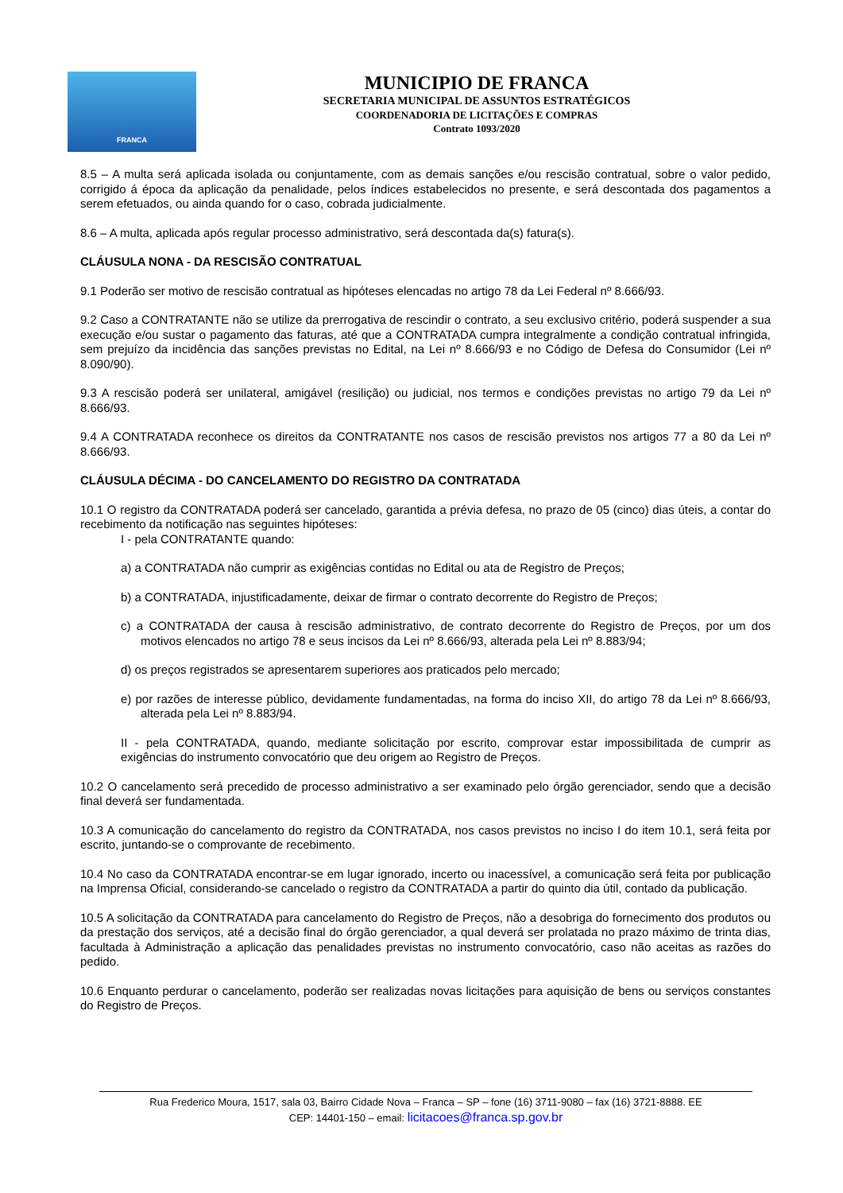FRANCA
MUNICIPIO DE FRANCA
SECRETARIA MUNICIPAL DE ASSUNTOS ESTRATÉGICOS
COORDENADORIA DE LICITAÇÕES E COMPRAS
Contrato 1093/2020
8.5 – A multa será aplicada isolada ou conjuntamente, com as demais sanções e/ou rescisão contratual, sobre o valor pedido, corrigido á época da aplicação da penalidade, pelos índices estabelecidos no presente, e será descontada dos pagamentos a serem efetuados, ou ainda quando for o caso, cobrada judicialmente.
8.6 – A multa, aplicada após regular processo administrativo, será descontada da(s) fatura(s).
CLÁUSULA NONA - DA RESCISÃO CONTRATUAL
9.1 Poderão ser motivo de rescisão contratual as hipóteses elencadas no artigo 78 da Lei Federal nº 8.666/93.
9.2 Caso a CONTRATANTE não se utilize da prerrogativa de rescindir o contrato, a seu exclusivo critério, poderá suspender a sua execução e/ou sustar o pagamento das faturas, até que a CONTRATADA cumpra integralmente a condição contratual infringida, sem prejuízo da incidência das sanções previstas no Edital, na Lei nº 8.666/93 e no Código de Defesa do Consumidor (Lei nº 8.090/90).
9.3 A rescisão poderá ser unilateral, amigável (resilição) ou judicial, nos termos e condições previstas no artigo 79 da Lei nº 8.666/93.
9.4 A CONTRATADA reconhece os direitos da CONTRATANTE nos casos de rescisão previstos nos artigos 77 a 80 da Lei nº 8.666/93.
CLÁUSULA DÉCIMA - DO CANCELAMENTO DO REGISTRO DA CONTRATADA
10.1 O registro da CONTRATADA poderá ser cancelado, garantida a prévia defesa, no prazo de 05 (cinco) dias úteis, a contar do recebimento da notificação nas seguintes hipóteses:
I - pela CONTRATANTE quando:
a) a CONTRATADA não cumprir as exigências contidas no Edital ou ata de Registro de Preços;
b) a CONTRATADA, injustificadamente, deixar de firmar o contrato decorrente do Registro de Preços;
c) a CONTRATADA der causa à rescisão administrativo, de contrato decorrente do Registro de Preços, por um dos motivos elencados no artigo 78 e seus incisos da Lei nº 8.666/93, alterada pela Lei nº 8.883/94;
d) os preços registrados se apresentarem superiores aos praticados pelo mercado;
e) por razões de interesse público, devidamente fundamentadas, na forma do inciso XII, do artigo 78 da Lei nº 8.666/93, alterada pela Lei nº 8.883/94.
II - pela CONTRATADA, quando, mediante solicitação por escrito, comprovar estar impossibilitada de cumprir as exigências do instrumento convocatório que deu origem ao Registro de Preços.
10.2 O cancelamento será precedido de processo administrativo a ser examinado pelo órgão gerenciador, sendo que a decisão final deverá ser fundamentada.
10.3 A comunicação do cancelamento do registro da CONTRATADA, nos casos previstos no inciso I do item 10.1, será feita por escrito, juntando-se o comprovante de recebimento.
10.4 No caso da CONTRATADA encontrar-se em lugar ignorado, incerto ou inacessível, a comunicação será feita por publicação na Imprensa Oficial, considerando-se cancelado o registro da CONTRATADA a partir do quinto dia útil, contado da publicação.
10.5 A solicitação da CONTRATADA para cancelamento do Registro de Preços, não a desobriga do fornecimento dos produtos ou da prestação dos serviços, até a decisão final do órgão gerenciador, a qual deverá ser prolatada no prazo máximo de trinta dias, facultada à Administração a aplicação das penalidades previstas no instrumento convocatório, caso não aceitas as razões do pedido.
10.6 Enquanto perdurar o cancelamento, poderão ser realizadas novas licitações para aquisição de bens ou serviços constantes do Registro de Preços.
Rua Frederico Moura, 1517, sala 03, Bairro Cidade Nova – Franca – SP – fone (16) 3711-9080 – fax (16) 3721-8888. EE
CEP: 14401-150 – email: licitacoes@franca.sp.gov.br